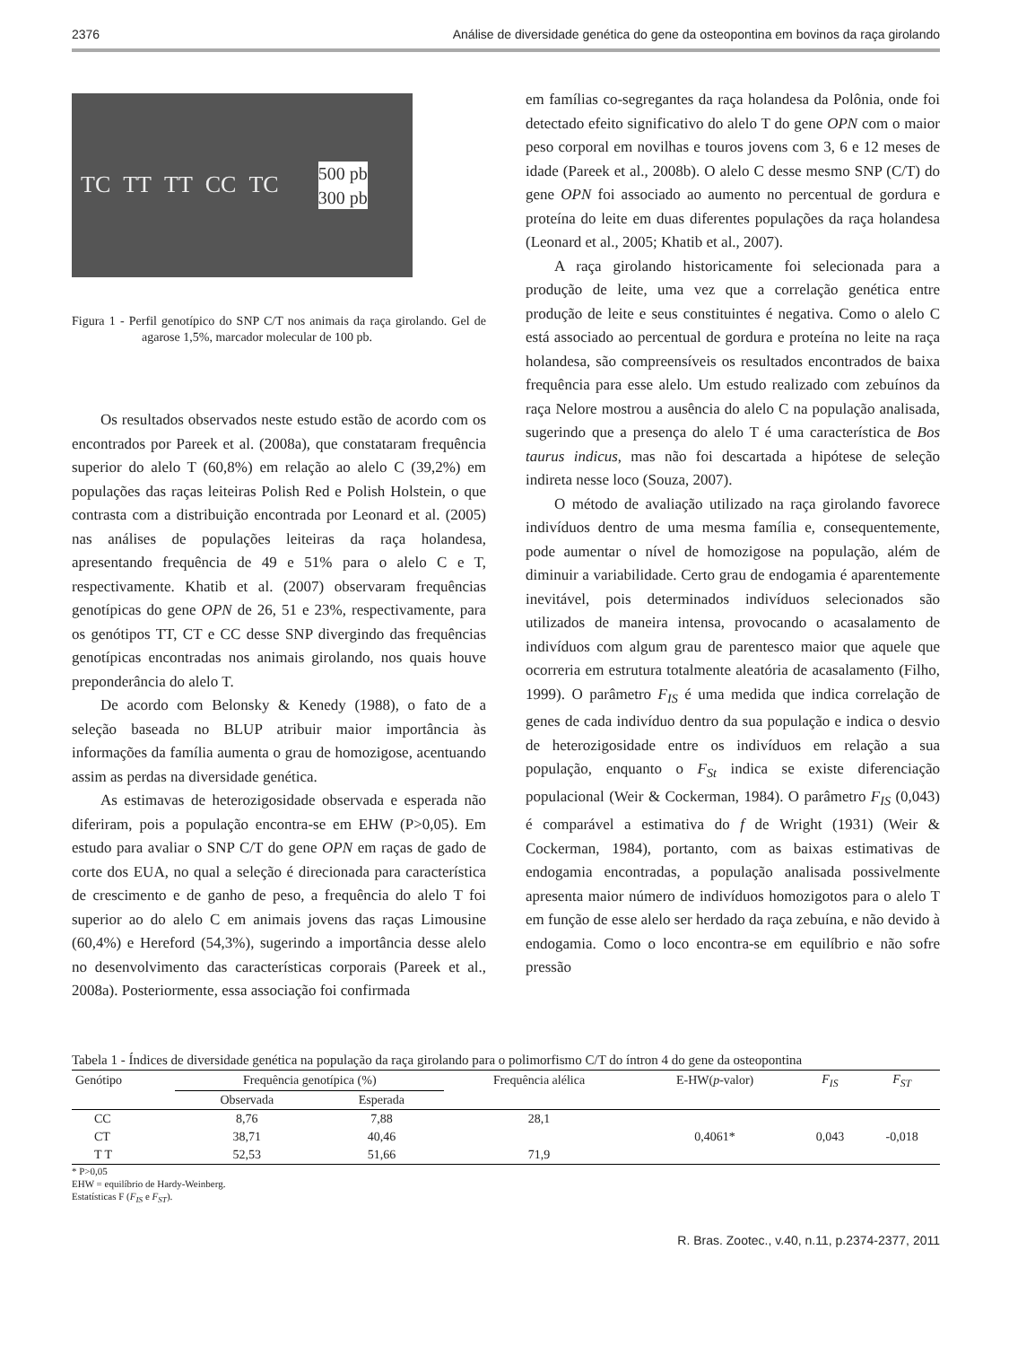2376 Análise de diversidade genética do gene da osteopontina em bovinos da raça girolando
TC TT TT CC TC 500 pb
300 pb
Figura 1 - Perfil genotípico do SNP C/T nos animais da raça girolando. Gel de agarose 1,5%, marcador molecular de 100 pb.
Os resultados observados neste estudo estão de acordo com os encontrados por Pareek et al. (2008a), que constataram frequência superior do alelo T (60,8%) em relação ao alelo C (39,2%) em populações das raças leiteiras Polish Red e Polish Holstein, o que contrasta com a distribuição encontrada por Leonard et al. (2005) nas análises de populações leiteiras da raça holandesa, apresentando frequência de 49 e 51% para o alelo C e T, respectivamente. Khatib et al. (2007) observaram frequências genotípicas do gene OPN de 26, 51 e 23%, respectivamente, para os genótipos TT, CT e CC desse SNP divergindo das frequências genotípicas encontradas nos animais girolando, nos quais houve preponderância do alelo T.
De acordo com Belonsky & Kenedy (1988), o fato de a seleção baseada no BLUP atribuir maior importância às informações da família aumenta o grau de homozigose, acentuando assim as perdas na diversidade genética.
As estimavas de heterozigosidade observada e esperada não diferiram, pois a população encontra-se em EHW (P>0,05). Em estudo para avaliar o SNP C/T do gene OPN em raças de gado de corte dos EUA, no qual a seleção é direcionada para característica de crescimento e de ganho de peso, a frequência do alelo T foi superior ao do alelo C em animais jovens das raças Limousine (60,4%) e Hereford (54,3%), sugerindo a importância desse alelo no desenvolvimento das características corporais (Pareek et al., 2008a). Posteriormente, essa associação foi confirmada
em famílias co-segregantes da raça holandesa da Polônia, onde foi detectado efeito significativo do alelo T do gene OPN com o maior peso corporal em novilhas e touros jovens com 3, 6 e 12 meses de idade (Pareek et al., 2008b). O alelo C desse mesmo SNP (C/T) do gene OPN foi associado ao aumento no percentual de gordura e proteína do leite em duas diferentes populações da raça holandesa (Leonard et al., 2005; Khatib et al., 2007).
A raça girolando historicamente foi selecionada para a produção de leite, uma vez que a correlação genética entre produção de leite e seus constituintes é negativa. Como o alelo C está associado ao percentual de gordura e proteína no leite na raça holandesa, são compreensíveis os resultados encontrados de baixa frequência para esse alelo. Um estudo realizado com zebuínos da raça Nelore mostrou a ausência do alelo C na população analisada, sugerindo que a presença do alelo T é uma característica de Bos taurus indicus, mas não foi descartada a hipótese de seleção indireta nesse loco (Souza, 2007).
O método de avaliação utilizado na raça girolando favorece indivíduos dentro de uma mesma família e, consequentemente, pode aumentar o nível de homozigose na população, além de diminuir a variabilidade. Certo grau de endogamia é aparentemente inevitável, pois determinados indivíduos selecionados são utilizados de maneira intensa, provocando o acasalamento de indivíduos com algum grau de parentesco maior que aquele que ocorreria em estrutura totalmente aleatória de acasalamento (Filho, 1999). O parâmetro F<sub>IS</sub> é uma medida que indica correlação de genes de cada indivíduo dentro da sua população e indica o desvio de heterozigosidade entre os indivíduos em relação a sua população, enquanto o F<sub>St</sub> indica se existe diferenciação populacional (Weir & Cockerman, 1984). O parâmetro F<sub>IS</sub> (0,043) é comparável a estimativa do f de Wright (1931) (Weir & Cockerman, 1984), portanto, com as baixas estimativas de endogamia encontradas, a população analisada possivelmente apresenta maior número de indivíduos homozigotos para o alelo T em função de esse alelo ser herdado da raça zebuína, e não devido à endogamia. Como o loco encontra-se em equilíbrio e não sofre pressão
Tabela 1 - Índices de diversidade genética na população da raça girolando para o polimorfismo C/T do íntron 4 do gene da osteopontina
| Genótipo | Frequência genotípica (%) | | Frequência alélica | E-HW( p -valor) | F<sub>IS</sub> | F<sub>ST</sub> |
| --- | --- | --- | --- | --- | --- | --- |
| | Observada | Esperada | | | | |
| CC | 8,76 | 7,88 | 28,1 | | | |
| CT | 38,71 | 40,46 | | 0,4061* | 0,043 | -0,018 |
| T T | 52,53 | 51,66 | 71,9 | | | |
* P>0,05
EHW = equilíbrio de Hardy-Weinberg.
Estatísticas F (F<sub>IS</sub> e F<sub>ST</sub>).
R. Bras. Zootec., v.40, n.11, p.2374-2377, 2011